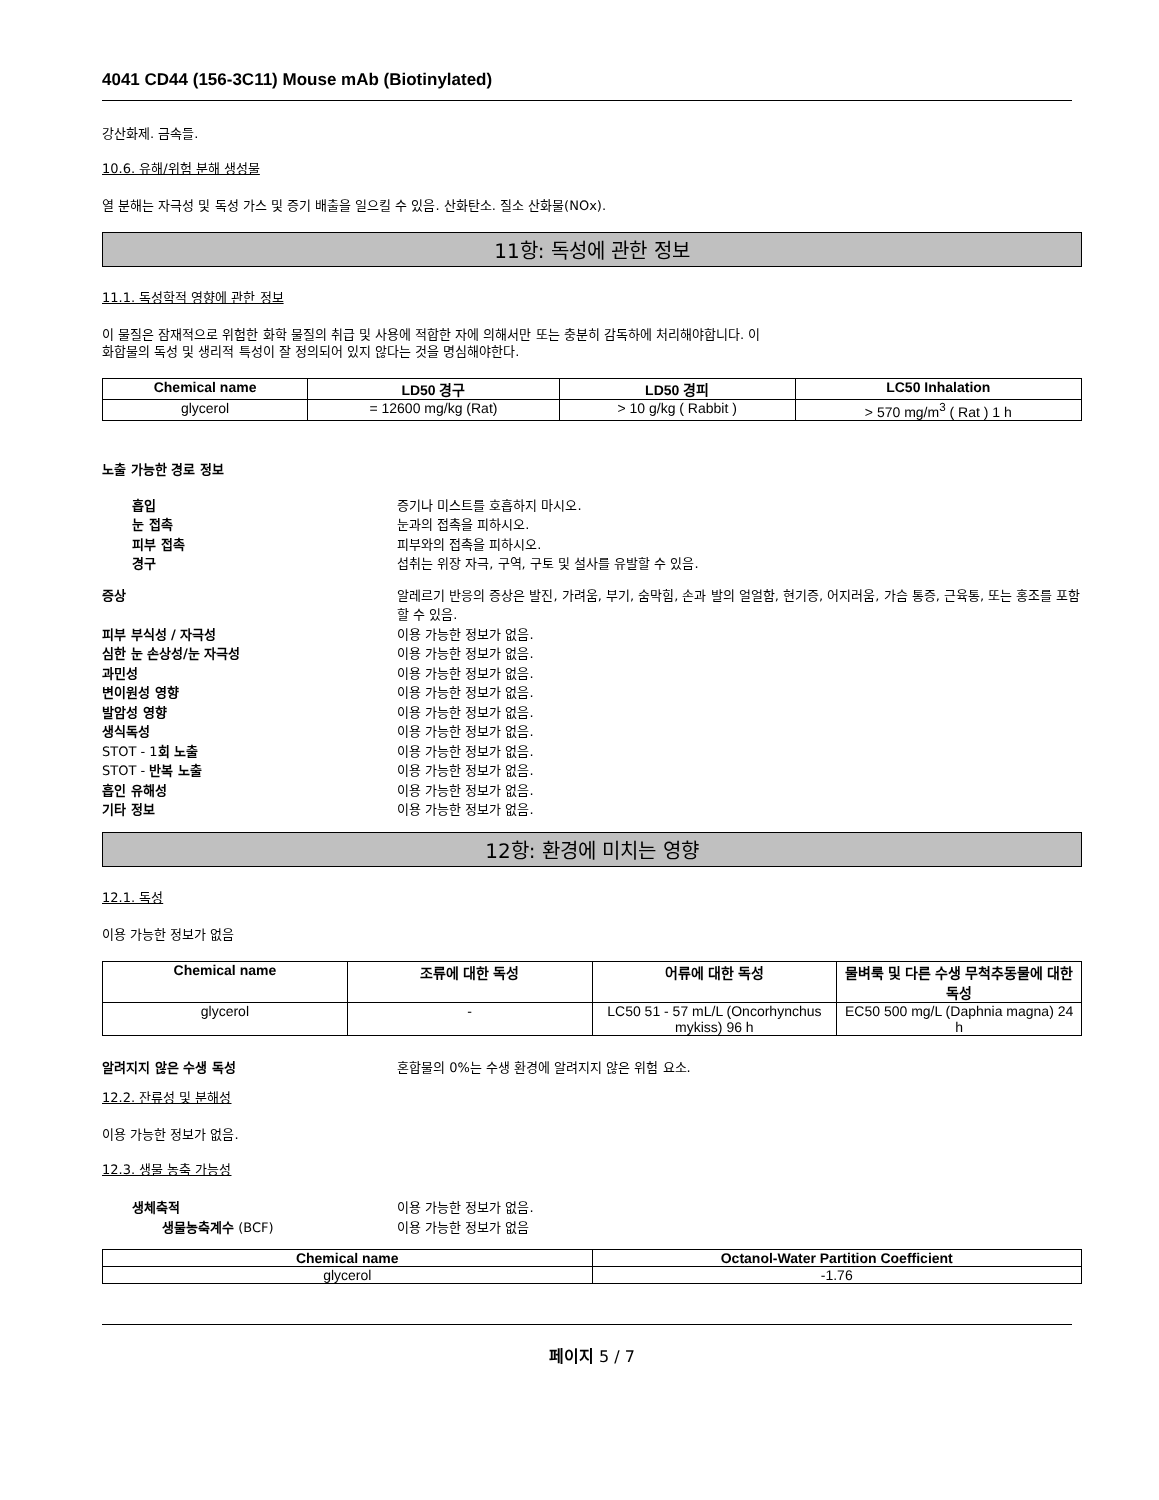4041 CD44 (156-3C11) Mouse mAb (Biotinylated)
강산화제. 금속들.
10.6. 유해/위험 분해 생성물
열 분해는 자극성 및 독성 가스 및 증기 배출을 일으킬 수 있음. 산화탄소. 질소 산화물(NOx).
11항: 독성에 관한 정보
11.1. 독성학적 영향에 관한 정보
이 물질은 잠재적으로 위험한 화학 물질의 취급 및 사용에 적합한 자에 의해서만 또는 충분히 감독하에 처리해야합니다. 이
화합물의 독성 및 생리적 특성이 잘 정의되어 있지 않다는 것을 명심해야한다.
| Chemical name | LD50 경구 | LD50 경피 | LC50 Inhalation |
| --- | --- | --- | --- |
| glycerol | = 12600 mg/kg (Rat) | > 10 g/kg ( Rabbit ) | > 570 mg/m<sup>3</sup> ( Rat ) 1 h |
노출 가능한 경로 정보
흡입 증기나 미스트를 호흡하지 마시오. 눈 접촉 눈과의 접촉을 피하시오. 피부 접촉 피부와의 접촉을 피하시오. 경구 섭취는 위장 자극, 구역, 구토 및 설사를 유발할 수 있음.
증상 알레르기 반응의 증상은 발진, 가려움, 부기, 숨막힘, 손과 발의 얼얼함, 현기증, 어지러움, 가슴 통증, 근육통, 또는 홍조를 포함할 수 있음. 피부 부식성 / 자극성 이용 가능한 정보가 없음. 심한 눈 손상성/눈 자극성 이용 가능한 정보가 없음. 과민성 이용 가능한 정보가 없음. 변이원성 영향 이용 가능한 정보가 없음. 발암성 영향 이용 가능한 정보가 없음. 생식독성 이용 가능한 정보가 없음. STOT - 1회 노출 이용 가능한 정보가 없음. STOT - 반복 노출 이용 가능한 정보가 없음. 흡인 유해성 이용 가능한 정보가 없음. 기타 정보 이용 가능한 정보가 없음.
12항: 환경에 미치는 영향
12.1. 독성
이용 가능한 정보가 없음
| Chemical name | 조류에 대한 독성 | 어류에 대한 독성 | 물벼룩 및 다른 수생 무척추동물에 대한 독성 |
| --- | --- | --- | --- |
| glycerol | - | LC50 51 - 57 mL/L (Oncorhynchus mykiss) 96 h | EC50 500 mg/L (Daphnia magna) 24 h |
알려지지 않은 수생 독성 혼합물의 0%는 수생 환경에 알려지지 않은 위험 요소.
12.2. 잔류성 및 분해성
이용 가능한 정보가 없음.
12.3. 생물 농축 가능성
생체축적 이용 가능한 정보가 없음. 생물농축계수 (BCF) 이용 가능한 정보가 없음
| Chemical name | Octanol-Water Partition Coefficient |
| --- | --- |
| glycerol | -1.76 |
페이지 5 / 7